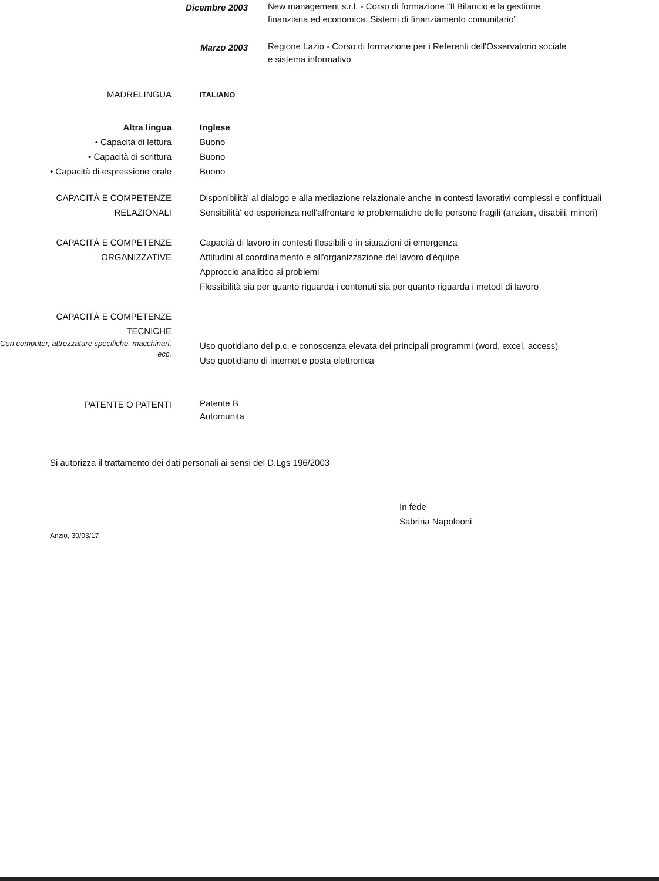Dicembre 2003
New management s.r.l. - Corso di formazione "Il Bilancio e la gestione finanziaria ed economica. Sistemi di finanziamento comunitario"
Marzo 2003
Regione Lazio - Corso di formazione per i Referenti dell'Osservatorio sociale e sistema informativo
MADRELINGUA
ITALIANO
Altra lingua
• Capacità di lettura
• Capacità di scrittura
• Capacità di espressione orale
Inglese
Buono
Buono
Buono
CAPACITÀ E COMPETENZE
RELAZIONALI
Disponibilità' al dialogo e alla mediazione relazionale anche in contesti lavorativi complessi e conflittuali
Sensibilità' ed esperienza nell'affrontare le problematiche delle persone fragili (anziani, disabili, minori)
CAPACITÀ E COMPETENZE
ORGANIZZATIVE
Capacità di lavoro in contesti flessibili e in situazioni di emergenza
Attitudini al coordinamento e all'organizzazione del lavoro d'équipe
Approccio analitico ai problemi
Flessibilità sia per quanto riguarda i contenuti sia per quanto riguarda i metodi di lavoro
CAPACITÀ E COMPETENZE
TECNICHE
Con computer, attrezzature specifiche, macchinari, ecc.
Uso quotidiano del p.c. e conoscenza elevata dei principali programmi (word, excel, access)
Uso quotidiano di internet e posta elettronica
PATENTE O PATENTI
Patente B
Automunita
Si autorizza il trattamento dei dati personali ai sensi del D.Lgs 196/2003
In fede
Sabrina Napoleoni
Anzio, 30/03/17